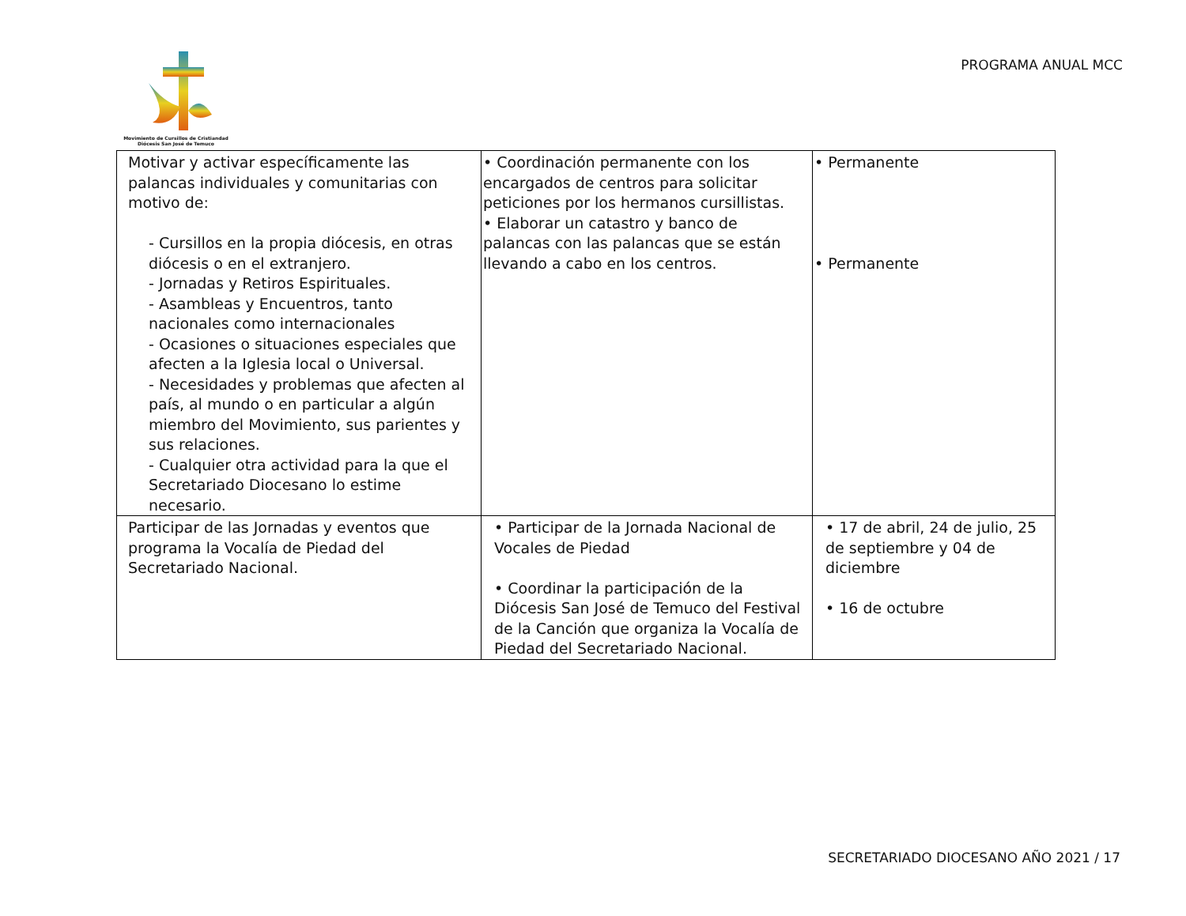Movimiento de Cursillos de Cristiandad
Diócesis San José de Temuco
PROGRAMA ANUAL MCC
| Motivar y activar específicamente las palancas individuales y comunitarias con motivo de: - Cursillos en la propia diócesis, en otras diócesis o en el extranjero. - Jornadas y Retiros Espirituales. - Asambleas y Encuentros, tanto nacionales como internacionales - Ocasiones o situaciones especiales que afecten a la Iglesia local o Universal. - Necesidades y problemas que afecten al país, al mundo o en particular a algún miembro del Movimiento, sus parientes y sus relaciones. - Cualquier otra actividad para la que el Secretariado Diocesano lo estime necesario. | • Coordinación permanente con los encargados de centros para solicitar peticiones por los hermanos cursillistas. • Elaborar un catastro y banco de palancas con las palancas que se están llevando a cabo en los centros. | • Permanente • Permanente |
| Participar de las Jornadas y eventos que programa la Vocalía de Piedad del Secretariado Nacional. | • Participar de la Jornada Nacional de Vocales de Piedad • Coordinar la participación de la Diócesis San José de Temuco del Festival de la Canción que organiza la Vocalía de Piedad del Secretariado Nacional. | • 17 de abril, 24 de julio, 25 de septiembre y 04 de diciembre • 16 de octubre |
SECRETARIADO DIOCESANO AÑO 2021 / 17